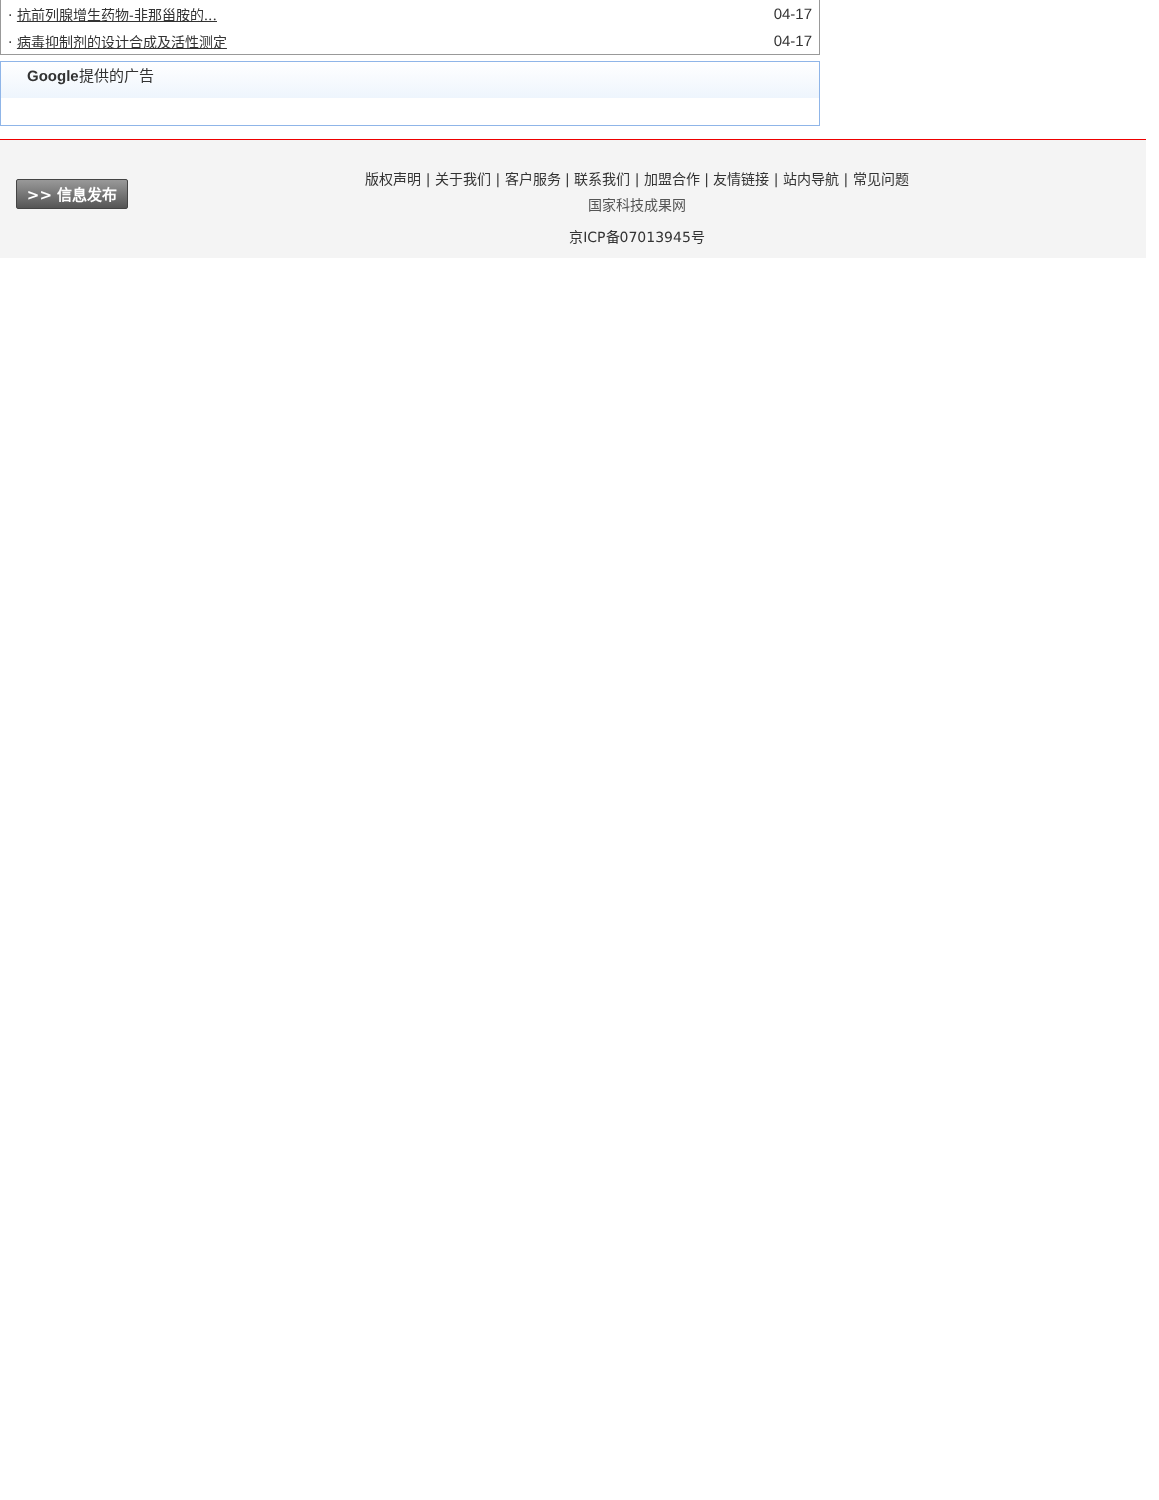| · 抗前列腺增生药物-非那甾胺的... | 04-17 |
| · 病毒抑制剂的设计合成及活性测定 | 04-17 |
Google提供的广告
>> 信息发布
版权声明 | 关于我们 | 客户服务 | 联系我们 | 加盟合作 | 友情链接 | 站内导航 | 常见问题
国家科技成果网
京ICP备07013945号